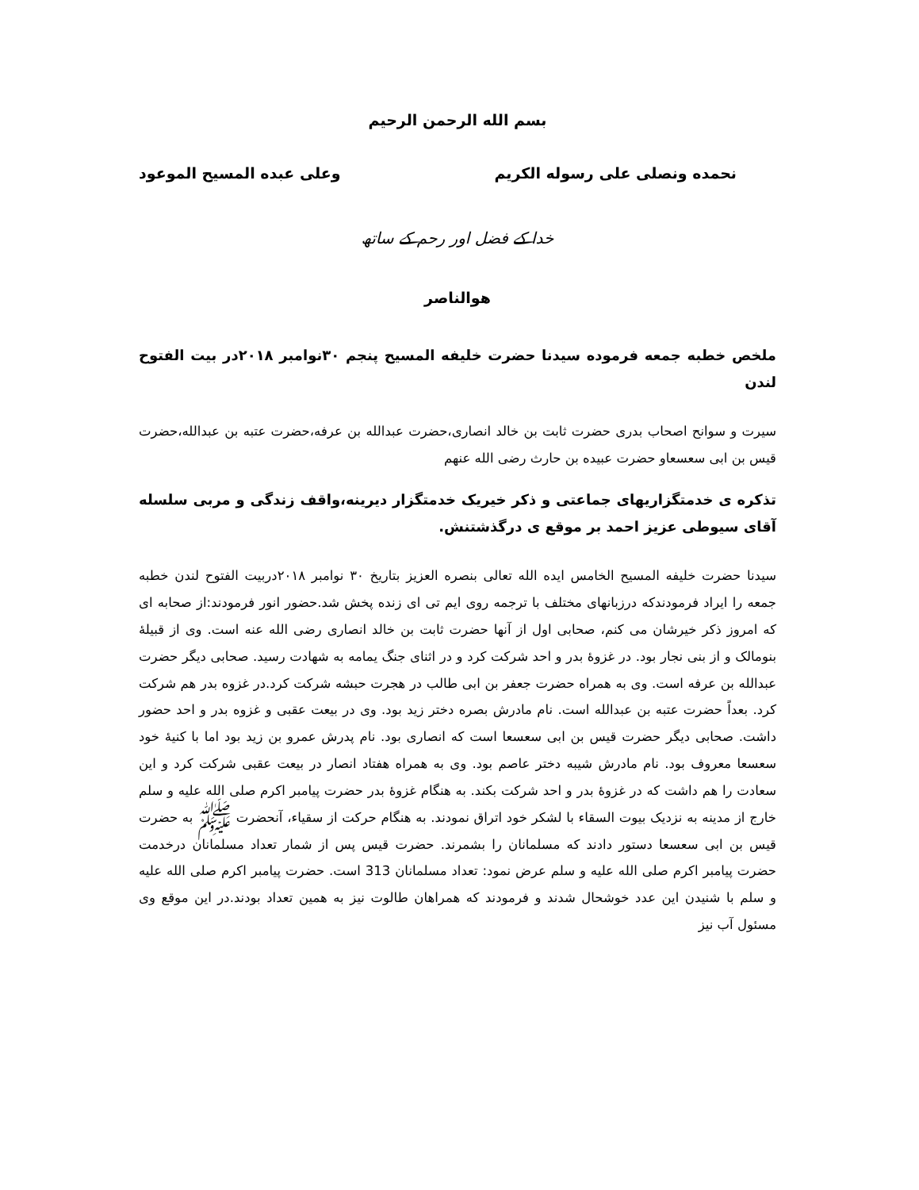بسم الله الرحمن الرحیم
نحمده ونصلی علی رسوله الکریم وعلی عبده المسیح الموعود
خدا کے فضل اور رحم کے ساتھ
هوالناصر
ملخص خطبه جمعه فرموده سیدنا حضرت خلیفه المسیح پنجم ۳۰نوامبر ۲۰۱۸در بیت الفتوح لندن
سیرت و سوانح اصحاب بدری حضرت ثابت بن خالد انصاری،حضرت عبدالله بن عرفه،حضرت عتبه بن عبدالله،حضرت قیس بن ابی سعسعاو حضرت عبیده بن حارث رضی الله عنهم
تذکره ی خدمتگزاریهای جماعتی و ذکر خیریک خدمتگزار دیرینه،واقف زندگی و مربی سلسله آقای سیوطی عزیز احمد بر موقع ی درگذشتنش.
سیدنا حضرت خلیفه المسیح الخامس ایده الله تعالی بنصره العزیز بتاریخ ۳۰ نوامبر ۲۰۱۸دربیت الفتوح لندن خطبه جمعه را ایراد فرمودندکه درزبانهای مختلف با ترجمه روی ایم تی ای زنده پخش شد.حضور انور فرمودند:از صحابه ای که امروز ذکر خیرشان می کنم، صحابی اول از آنها حضرت ثابت بن خالد انصاری رضی الله عنه است. وی از قبیلۀ بنومالک و از بنی نجار بود. در غزوۀ بدر و احد شرکت کرد و در اثنای جنگ یمامه به شهادت رسید. صحابی دیگر حضرت عبدالله بن عرفه است. وی به همراه حضرت جعفر بن ابی طالب در هجرت حبشه شرکت کرد.در غزوه بدر هم شرکت کرد. بعداً حضرت عتبه بن عبدالله است. نام مادرش بصره دختر زید بود. وی در بیعت عقبی و غزوه بدر و احد حضور داشت. صحابی دیگر حضرت قیس بن ابی سعسعا است که انصاری بود. نام پدرش عمرو بن زید بود اما با کنیۀ خود سعسعا معروف بود. نام مادرش شیبه دختر عاصم بود. وی به همراه هفتاد انصار در بیعت عقبی شرکت کرد و این سعادت را هم داشت که در غزوۀ بدر و احد شرکت بکند. به هنگام غزوۀ بدر حضرت پیامبر اکرم صلی الله علیه و سلم خارج از مدینه به نزدیک بیوت السقاء با لشکر خود اتراق نمودند. به هنگام حرکت از سقیاء، آنحضرت ﷺ به حضرت قیس بن ابی سعسعا دستور دادند که مسلمانان را بشمرند. حضرت قیس پس از شمار تعداد مسلمانان درخدمت حضرت پیامبر اکرم صلی الله علیه و سلم عرض نمود: تعداد مسلمانان 313 است. حضرت پیامبر اکرم صلی الله علیه و سلم با شنیدن این عدد خوشحال شدند و فرمودند که همراهان طالوت نیز به همین تعداد بودند.در این موقع وی مسئول آب نیز